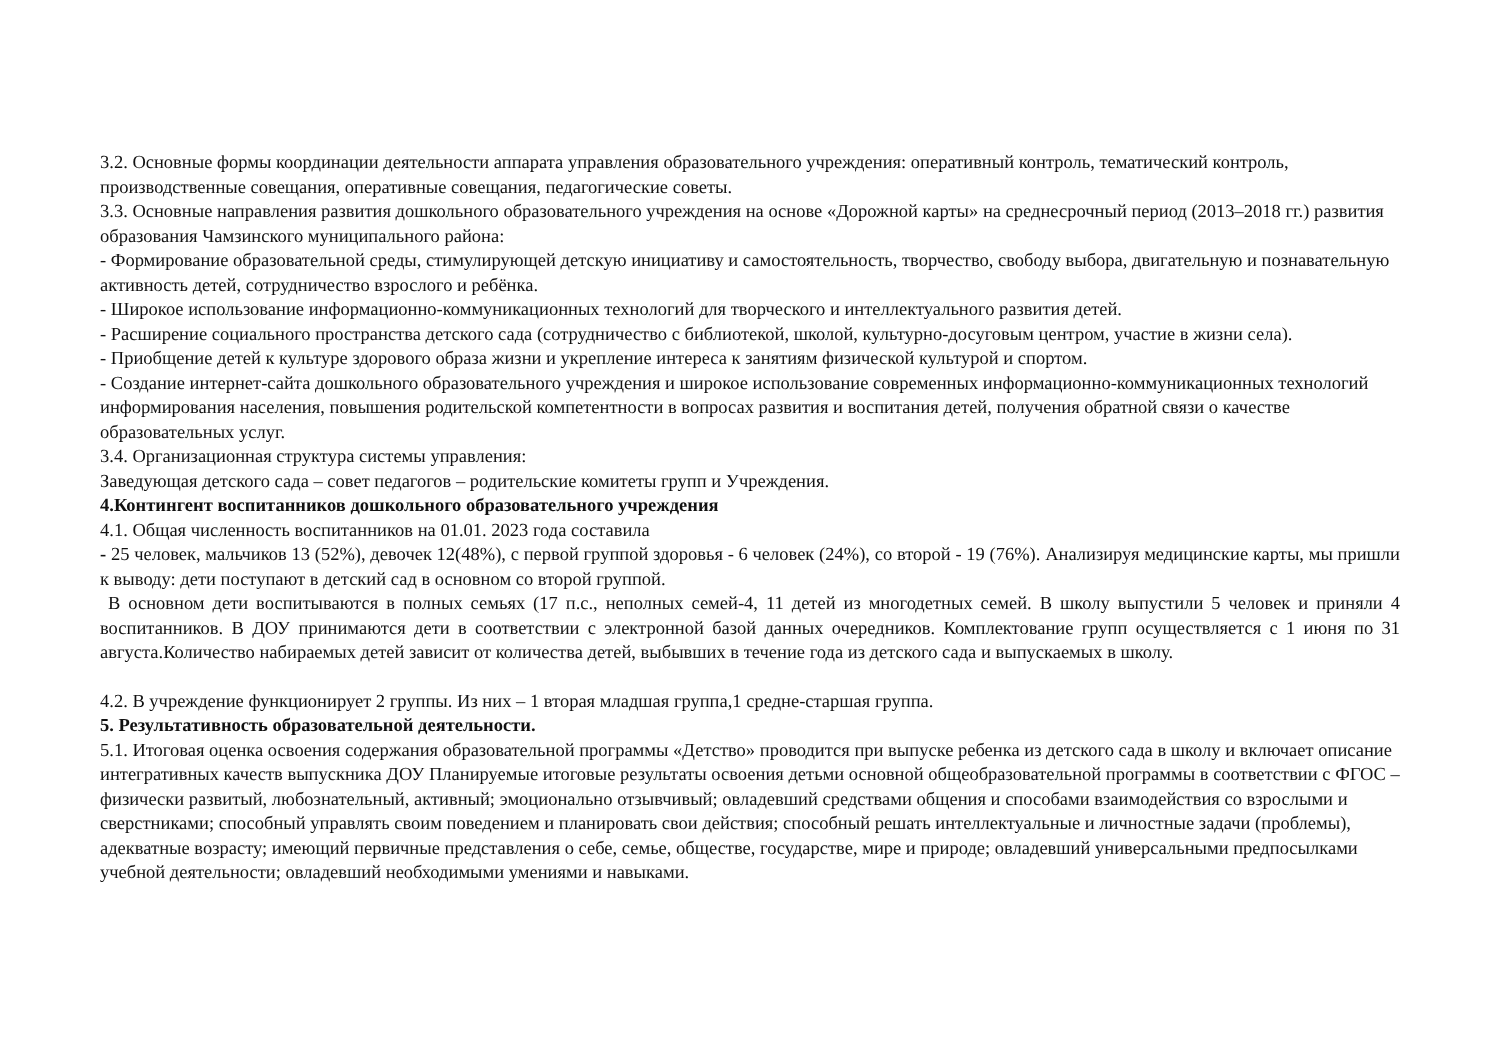3.2. Основные формы координации деятельности аппарата управления образовательного учреждения: оперативный контроль, тематический контроль, производственные совещания, оперативные совещания, педагогические советы.
3.3. Основные направления развития дошкольного образовательного учреждения на основе «Дорожной карты» на среднесрочный период (2013–2018 гг.) развития образования Чамзинского муниципального района:
- Формирование образовательной среды, стимулирующей детскую инициативу и самостоятельность, творчество, свободу выбора, двигательную и познавательную активность детей, сотрудничество взрослого и ребёнка.
- Широкое использование информационно-коммуникационных технологий для творческого и интеллектуального развития детей.
- Расширение социального пространства детского сада (сотрудничество с библиотекой, школой, культурно-досуговым центром, участие в жизни села).
- Приобщение детей к культуре здорового образа жизни и укрепление интереса к занятиям физической культурой и спортом.
- Создание интернет-сайта дошкольного образовательного учреждения и широкое использование современных информационно-коммуникационных технологий информирования населения, повышения родительской компетентности в вопросах развития и воспитания детей, получения обратной связи о качестве образовательных услуг.
3.4. Организационная структура системы управления:
Заведующая детского сада – совет педагогов – родительские комитеты групп и Учреждения.
4.Контингент воспитанников дошкольного образовательного учреждения
4.1. Общая численность воспитанников на 01.01. 2023 года составила
- 25 человек, мальчиков 13 (52%), девочек 12(48%), с первой группой здоровья - 6 человек (24%), со второй - 19 (76%). Анализируя медицинские карты, мы пришли к выводу: дети поступают в детский сад в основном со второй группой.
В основном дети воспитываются в полных семьях (17 п.с., неполных семей-4, 11 детей из многодетных семей. В школу выпустили 5 человек и приняли 4 воспитанников. В ДОУ принимаются дети в соответствии с электронной базой данных очередников. Комплектование групп осуществляется с 1 июня по 31 августа.Количество набираемых детей зависит от количества детей, выбывших в течение года из детского сада и выпускаемых в школу.
4.2. В учреждение функционирует 2 группы. Из них – 1 вторая младшая группа,1 средне-старшая группа.
5. Результативность образовательной деятельности.
5.1. Итоговая оценка освоения содержания образовательной программы «Детство» проводится при выпуске ребенка из детского сада в школу и включает описание интегративных качеств выпускника ДОУ Планируемые итоговые результаты освоения детьми основной общеобразовательной программы в соответствии с ФГОС – физически развитый, любознательный, активный; эмоционально отзывчивый; овладевший средствами общения и способами взаимодействия со взрослыми и сверстниками; способный управлять своим поведением и планировать свои действия; способный решать интеллектуальные и личностные задачи (проблемы), адекватные возрасту; имеющий первичные представления о себе, семье, обществе, государстве, мире и природе; овладевший универсальными предпосылками учебной деятельности; овладевший необходимыми умениями и навыками.